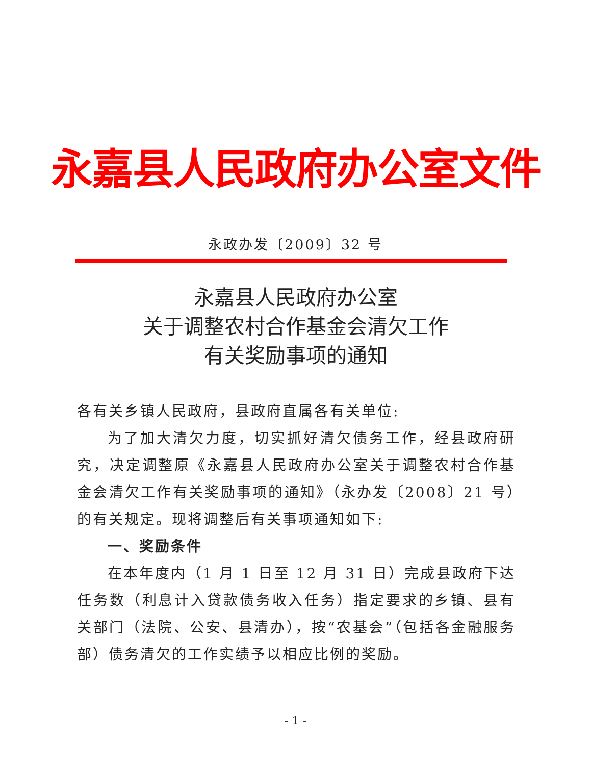永嘉县人民政府办公室文件
永政办发〔2009〕32 号
永嘉县人民政府办公室
关于调整农村合作基金会清欠工作
有关奖励事项的通知
各有关乡镇人民政府，县政府直属各有关单位:
为了加大清欠力度，切实抓好清欠债务工作，经县政府研究，决定调整原《永嘉县人民政府办公室关于调整农村合作基金会清欠工作有关奖励事项的通知》（永办发〔2008〕21 号）的有关规定。现将调整后有关事项通知如下:
一、奖励条件
在本年度内（1 月 1 日至 12 月 31 日）完成县政府下达任务数（利息计入贷款债务收入任务）指定要求的乡镇、县有关部门（法院、公安、县清办），按“农基会”（包括各金融服务部）债务清欠的工作实绩予以相应比例的奖励。
- 1 -